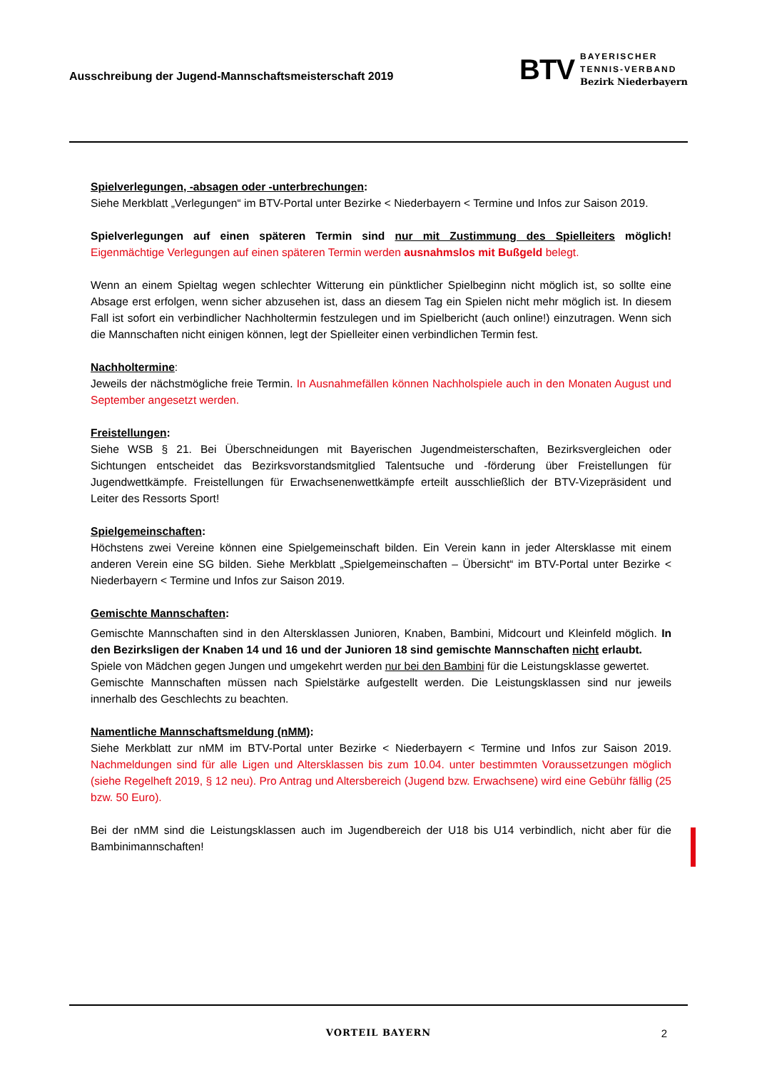Ausschreibung der Jugend-Mannschaftsmeisterschaft 2019
BTV
BAYERISCHER
TENNIS-VERBAND
Bezirk Niederbayern
Spielverlegungen, -absagen oder -unterbrechungen:
Siehe Merkblatt „Verlegungen“ im BTV-Portal unter Bezirke < Niederbayern < Termine und Infos zur Saison 2019.
Spielverlegungen auf einen späteren Termin sind nur mit Zustimmung des Spielleiters möglich! Eigenmächtige Verlegungen auf einen späteren Termin werden ausnahmslos mit Bußgeld belegt.
Wenn an einem Spieltag wegen schlechter Witterung ein pünktlicher Spielbeginn nicht möglich ist, so sollte eine Absage erst erfolgen, wenn sicher abzusehen ist, dass an diesem Tag ein Spielen nicht mehr möglich ist. In diesem Fall ist sofort ein verbindlicher Nachholtermin festzulegen und im Spielbericht (auch online!) einzutragen. Wenn sich die Mannschaften nicht einigen können, legt der Spielleiter einen verbindlichen Termin fest.
Nachholtermine:
Jeweils der nächstmögliche freie Termin. In Ausnahmefällen können Nachholspiele auch in den Monaten August und September angesetzt werden.
Freistellungen:
Siehe WSB § 21. Bei Überschneidungen mit Bayerischen Jugendmeisterschaften, Bezirksvergleichen oder Sichtungen entscheidet das Bezirksvorstandsmitglied Talentsuche und -förderung über Freistellungen für Jugendwettkämpfe. Freistellungen für Erwachsenenwettkämpfe erteilt ausschließlich der BTV-Vizepräsident und Leiter des Ressorts Sport!
Spielgemeinschaften:
Höchstens zwei Vereine können eine Spielgemeinschaft bilden. Ein Verein kann in jeder Altersklasse mit einem anderen Verein eine SG bilden. Siehe Merkblatt „Spielgemeinschaften – Übersicht“ im BTV-Portal unter Bezirke < Niederbayern < Termine und Infos zur Saison 2019.
Gemischte Mannschaften:
Gemischte Mannschaften sind in den Altersklassen Junioren, Knaben, Bambini, Midcourt und Kleinfeld möglich. In den Bezirksligen der Knaben 14 und 16 und der Junioren 18 sind gemischte Mannschaften nicht erlaubt.
Spiele von Mädchen gegen Jungen und umgekehrt werden nur bei den Bambini für die Leistungsklasse gewertet.
Gemischte Mannschaften müssen nach Spielstärke aufgestellt werden. Die Leistungsklassen sind nur jeweils innerhalb des Geschlechts zu beachten.
Namentliche Mannschaftsmeldung (nMM):
Siehe Merkblatt zur nMM im BTV-Portal unter Bezirke < Niederbayern < Termine und Infos zur Saison 2019. Nachmeldungen sind für alle Ligen und Altersklassen bis zum 10.04. unter bestimmten Voraussetzungen möglich (siehe Regelheft 2019, § 12 neu). Pro Antrag und Altersbereich (Jugend bzw. Erwachsene) wird eine Gebühr fällig (25 bzw. 50 Euro).
Bei der nMM sind die Leistungsklassen auch im Jugendbereich der U18 bis U14 verbindlich, nicht aber für die Bambinimannschaften!
VORTEIL BAYERN 2